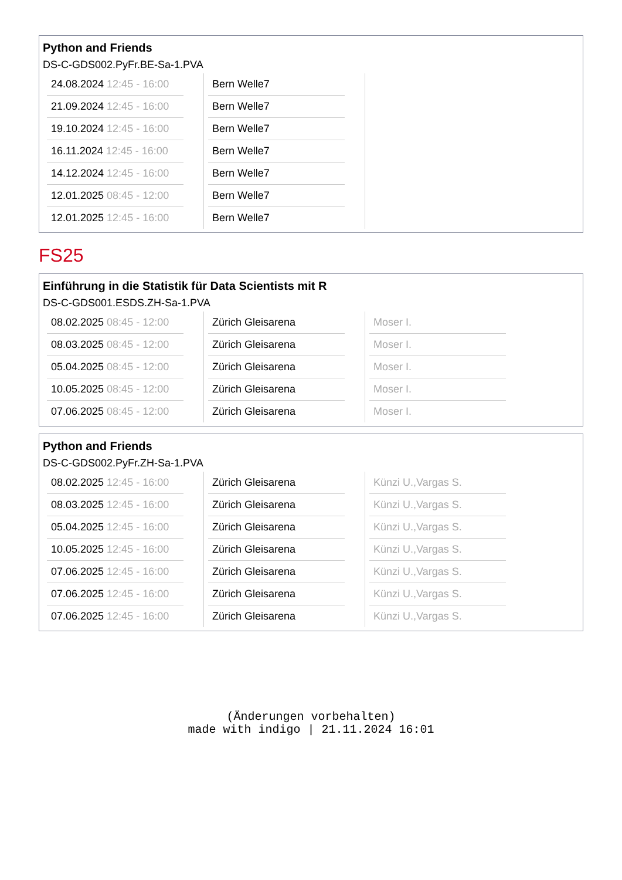Python and Friends
DS-C-GDS002.PyFr.BE-Sa-1.PVA
| 24.08.2024 12:45 - 16:00 21.09.2024 12:45 - 16:00 19.10.2024 12:45 - 16:00 16.11.2024 12:45 - 16:00 14.12.2024 12:45 - 16:00 12.01.2025 08:45 - 12:00 12.01.2025 12:45 - 16:00 | Bern Welle7 Bern Welle7 Bern Welle7 Bern Welle7 Bern Welle7 Bern Welle7 Bern Welle7 | |
FS25
Einführung in die Statistik für Data Scientists mit R
DS-C-GDS001.ESDS.ZH-Sa-1.PVA
| 08.02.2025 08:45 - 12:00 08.03.2025 08:45 - 12:00 05.04.2025 08:45 - 12:00 10.05.2025 08:45 - 12:00 07.06.2025 08:45 - 12:00 | Zürich Gleisarena Zürich Gleisarena Zürich Gleisarena Zürich Gleisarena Zürich Gleisarena | Moser I. Moser I. Moser I. Moser I. Moser I. |
Python and Friends
DS-C-GDS002.PyFr.ZH-Sa-1.PVA
| 08.02.2025 12:45 - 16:00 08.03.2025 12:45 - 16:00 05.04.2025 12:45 - 16:00 10.05.2025 12:45 - 16:00 07.06.2025 12:45 - 16:00 07.06.2025 12:45 - 16:00 07.06.2025 12:45 - 16:00 | Zürich Gleisarena Zürich Gleisarena Zürich Gleisarena Zürich Gleisarena Zürich Gleisarena Zürich Gleisarena Zürich Gleisarena | Künzi U.,Vargas S. Künzi U.,Vargas S. Künzi U.,Vargas S. Künzi U.,Vargas S. Künzi U.,Vargas S. Künzi U.,Vargas S. Künzi U.,Vargas S. |
(Änderungen vorbehalten)
made with indigo | 21.11.2024 16:01